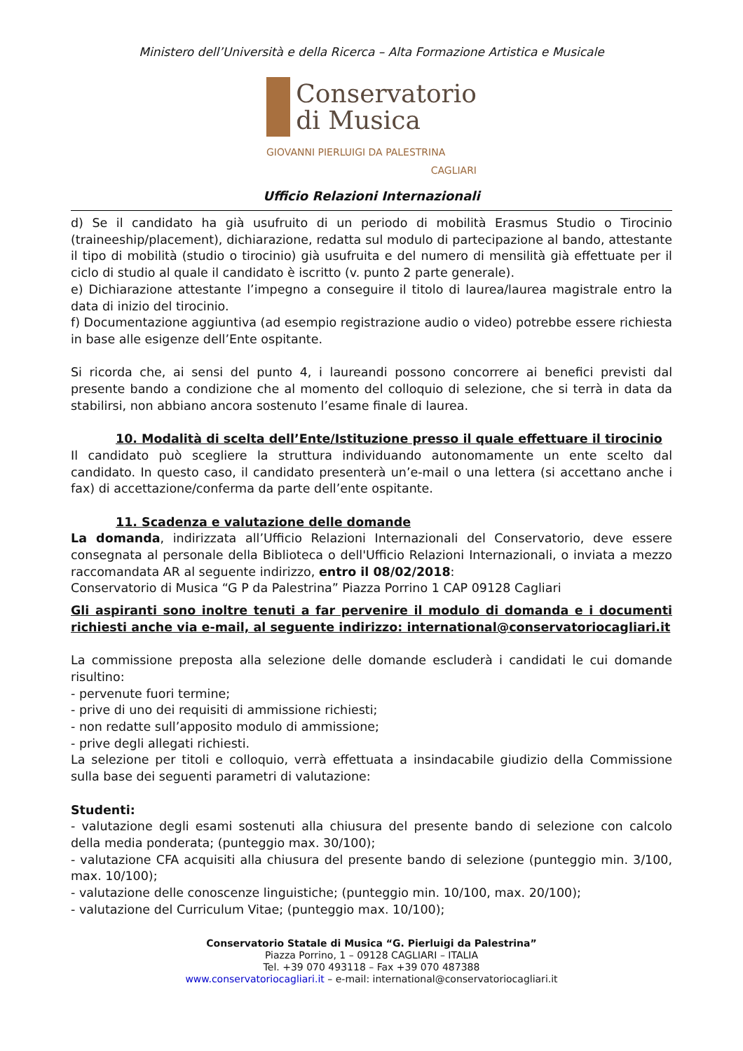Ministero dell’Università e della Ricerca – Alta Formazione Artistica e Musicale
Conservatorio
di Musica
GIOVANNI PIERLUIGI DA PALESTRINA
CAGLIARI
Ufficio Relazioni Internazionali
d) Se il candidato ha già usufruito di un periodo di mobilità Erasmus Studio o Tirocinio (traineeship/placement), dichiarazione, redatta sul modulo di partecipazione al bando, attestante il tipo di mobilità (studio o tirocinio) già usufruita e del numero di mensilità già effettuate per il ciclo di studio al quale il candidato è iscritto (v. punto 2 parte generale).
e) Dichiarazione attestante l’impegno a conseguire il titolo di laurea/laurea magistrale entro la data di inizio del tirocinio.
f) Documentazione aggiuntiva (ad esempio registrazione audio o video) potrebbe essere richiesta in base alle esigenze dell’Ente ospitante.
Si ricorda che, ai sensi del punto 4, i laureandi possono concorrere ai benefici previsti dal presente bando a condizione che al momento del colloquio di selezione, che si terrà in data da stabilirsi, non abbiano ancora sostenuto l’esame finale di laurea.
10. Modalità di scelta dell’Ente/Istituzione presso il quale effettuare il tirocinio
Il candidato può scegliere la struttura individuando autonomamente un ente scelto dal candidato. In questo caso, il candidato presenterà un’e-mail o una lettera (si accettano anche i fax) di accettazione/conferma da parte dell’ente ospitante.
11. Scadenza e valutazione delle domande
La domanda, indirizzata all’Ufficio Relazioni Internazionali del Conservatorio, deve essere consegnata al personale della Biblioteca o dell'Ufficio Relazioni Internazionali, o inviata a mezzo raccomandata AR al seguente indirizzo, entro il 08/02/2018:
Conservatorio di Musica “G P da Palestrina” Piazza Porrino 1 CAP 09128 Cagliari
Gli aspiranti sono inoltre tenuti a far pervenire il modulo di domanda e i documenti richiesti anche via e-mail, al seguente indirizzo: international@conservatoriocagliari.it
La commissione preposta alla selezione delle domande escluderà i candidati le cui domande risultino:
- pervenute fuori termine;
- prive di uno dei requisiti di ammissione richiesti;
- non redatte sull’apposito modulo di ammissione;
- prive degli allegati richiesti.
La selezione per titoli e colloquio, verrà effettuata a insindacabile giudizio della Commissione sulla base dei seguenti parametri di valutazione:
Studenti:
- valutazione degli esami sostenuti alla chiusura del presente bando di selezione con calcolo della media ponderata; (punteggio max. 30/100);
- valutazione CFA acquisiti alla chiusura del presente bando di selezione (punteggio min. 3/100, max. 10/100);
- valutazione delle conoscenze linguistiche; (punteggio min. 10/100, max. 20/100);
- valutazione del Curriculum Vitae; (punteggio max. 10/100);
Conservatorio Statale di Musica “G. Pierluigi da Palestrina”
Piazza Porrino, 1 – 09128 CAGLIARI – ITALIA
Tel. +39 070 493118 – Fax +39 070 487388
www.conservatoriocagliari.it – e-mail: international@conservatoriocagliari.it